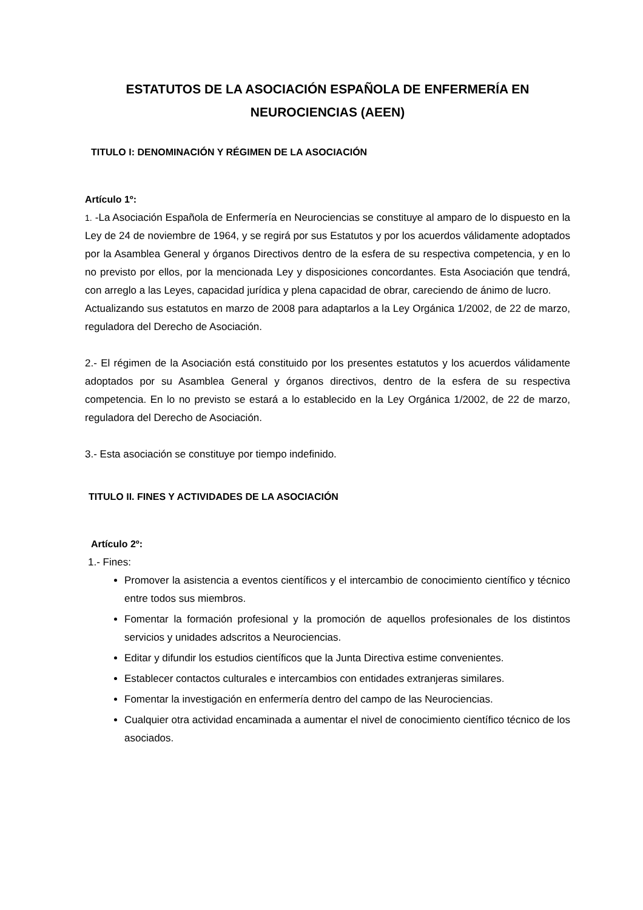ESTATUTOS DE LA ASOCIACIÓN ESPAÑOLA DE ENFERMERÍA EN NEUROCIENCIAS (AEEN)
TITULO I: DENOMINACIÓN Y RÉGIMEN DE LA ASOCIACIÓN
Artículo 1º:
1. -La Asociación Española de Enfermería en Neurociencias se constituye al amparo de lo dispuesto en la Ley de 24 de noviembre de 1964, y se regirá por sus Estatutos y por los acuerdos válidamente adoptados por la Asamblea General y órganos Directivos dentro de la esfera de su respectiva competencia, y en lo no previsto por ellos, por la mencionada Ley y disposiciones concordantes. Esta Asociación que tendrá, con arreglo a las Leyes, capacidad jurídica y plena capacidad de obrar, careciendo de ánimo de lucro.
Actualizando sus estatutos en marzo de 2008 para adaptarlos a la Ley Orgánica 1/2002, de 22 de marzo, reguladora del Derecho de Asociación.
2.- El régimen de la Asociación está constituido por los presentes estatutos y los acuerdos válidamente adoptados por su Asamblea General y órganos directivos, dentro de la esfera de su respectiva competencia. En lo no previsto se estará a lo establecido en la Ley Orgánica 1/2002, de 22 de marzo, reguladora del Derecho de Asociación.
3.- Esta asociación se constituye por tiempo indefinido.
TITULO II. FINES Y ACTIVIDADES DE LA ASOCIACIÓN
Artículo 2º:
1.- Fines:
Promover la asistencia a eventos científicos y el intercambio de conocimiento científico y técnico entre todos sus miembros.
Fomentar la formación profesional y la promoción de aquellos profesionales de los distintos servicios y unidades adscritos a Neurociencias.
Editar y difundir los estudios científicos que la Junta Directiva estime convenientes.
Establecer contactos culturales e intercambios con entidades extranjeras similares.
Fomentar la investigación en enfermería dentro del campo de las Neurociencias.
Cualquier otra actividad encaminada a aumentar el nivel de conocimiento científico técnico de los asociados.